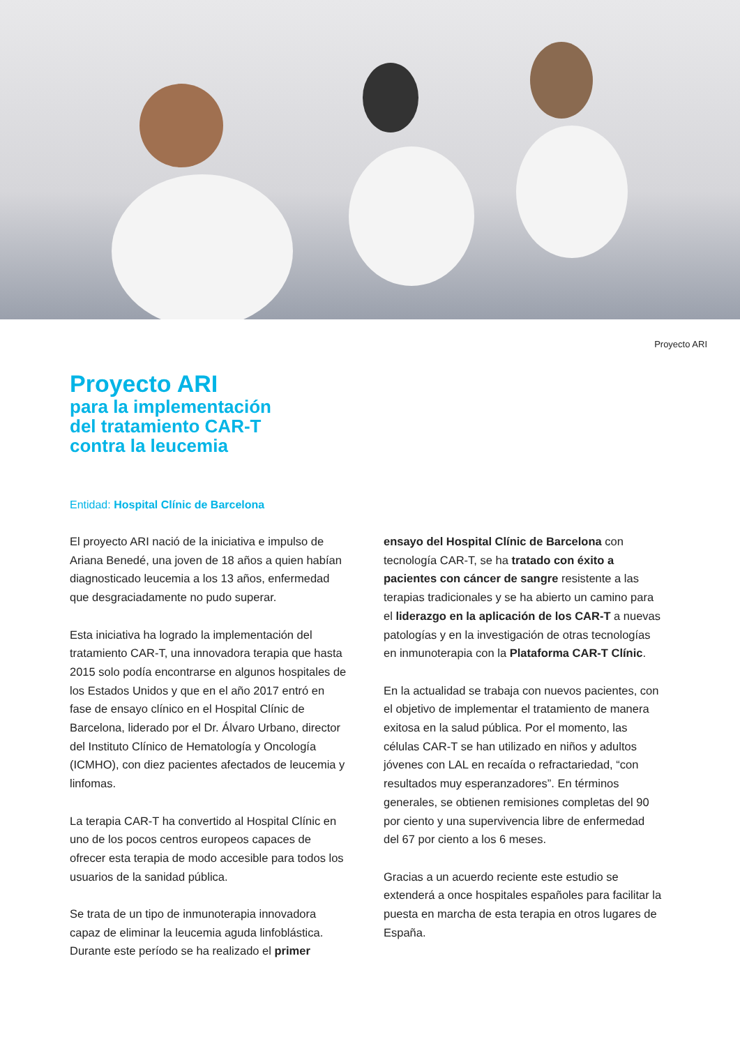Proyecto ARI
Proyecto ARI
para la implementación
del tratamiento CAR-T
contra la leucemia
Entidad: Hospital Clínic de Barcelona
El proyecto ARI nació de la iniciativa e impulso de Ariana Benedé, una joven de 18 años a quien habían diagnosticado leucemia a los 13 años, enfermedad que desgraciadamente no pudo superar.
Esta iniciativa ha logrado la implementación del tratamiento CAR-T, una innovadora terapia que hasta 2015 solo podía encontrarse en algunos hospitales de los Estados Unidos y que en el año 2017 entró en fase de ensayo clínico en el Hospital Clínic de Barcelona, liderado por el Dr. Álvaro Urbano, director del Instituto Clínico de Hematología y Oncología (ICMHO), con diez pacientes afectados de leucemia y linfomas.
La terapia CAR-T ha convertido al Hospital Clínic en uno de los pocos centros europeos capaces de ofrecer esta terapia de modo accesible para todos los usuarios de la sanidad pública.
Se trata de un tipo de inmunoterapia innovadora capaz de eliminar la leucemia aguda linfoblástica. Durante este período se ha realizado el primer
ensayo del Hospital Clínic de Barcelona con tecnología CAR-T, se ha tratado con éxito a pacientes con cáncer de sangre resistente a las terapias tradicionales y se ha abierto un camino para el liderazgo en la aplicación de los CAR-T a nuevas patologías y en la investigación de otras tecnologías en inmunoterapia con la Plataforma CAR-T Clínic.
En la actualidad se trabaja con nuevos pacientes, con el objetivo de implementar el tratamiento de manera exitosa en la salud pública. Por el momento, las células CAR-T se han utilizado en niños y adultos jóvenes con LAL en recaída o refractariedad, “con resultados muy esperanzadores”. En términos generales, se obtienen remisiones completas del 90 por ciento y una supervivencia libre de enfermedad del 67 por ciento a los 6 meses.
Gracias a un acuerdo reciente este estudio se extenderá a once hospitales españoles para facilitar la puesta en marcha de esta terapia en otros lugares de España.